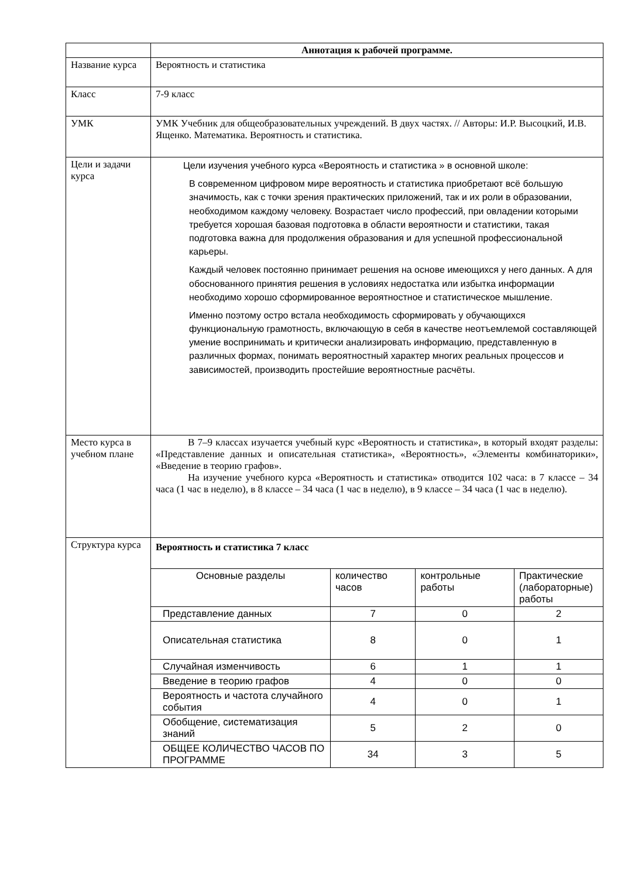| | Аннотация к рабочей программе. |
| Название курса | Вероятность и статистика |
| Класс | 7-9 класс |
| УМК | УМК Учебник для общеобразовательных учреждений. В двух частях. // Авторы: И.Р. Высоцкий, И.В. Ященко. Математика. Вероятность и статистика. |
| Цели и задачи курса | Цели изучения учебного курса «Вероятность и статистика » в основной школе: В современном цифровом мире вероятность и статистика приобретают всё большую значимость, как с точки зрения практических приложений, так и их роли в образовании, необходимом каждому человеку. Возрастает число профессий, при овладении которыми требуется хорошая базовая подготовка в области вероятности и статистики, такая подготовка важна для продолжения образования и для успешной профессиональной карьеры. Каждый человек постоянно принимает решения на основе имеющихся у него данных. А для обоснованного принятия решения в условиях недостатка или избытка информации необходимо хорошо сформированное вероятностное и статистическое мышление. Именно поэтому остро встала необходимость сформировать у обучающихся функциональную грамотность, включающую в себя в качестве неотъемлемой составляющей умение воспринимать и критически анализировать информацию, представленную в различных формах, понимать вероятностный характер многих реальных процессов и зависимостей, производить простейшие вероятностные расчёты. |
| Место курса в учебном плане | В 7–9 классах изучается учебный курс «Вероятность и статистика», в который входят разделы: «Представление данных и описательная статистика», «Вероятность», «Элементы комбинаторики», «Введение в теорию графов». На изучение учебного курса «Вероятность и статистика» отводится 102 часа: в 7 классе – 34 часа (1 час в неделю), в 8 классе – 34 часа (1 час в неделю), в 9 классе – 34 часа (1 час в неделю). |
| Структура курса | Вероятность и статистика 7 класс / Основные разделы / количество часов / контрольные работы / Практические (лабораторные) работы / / Представление данных / 7 / 0 / 2 / / Описательная статистика / 8 / 0 / 1 / / Случайная изменчивость / 6 / 1 / 1 / / Введение в теорию графов / 4 / 0 / 0 / / Вероятность и частота случайного события / 4 / 0 / 1 / / Обобщение, систематизация знаний / 5 / 2 / 0 / / ОБЩЕЕ КОЛИЧЕСТВО ЧАСОВ ПО ПРОГРАММЕ / 34 / 3 / 5 / |